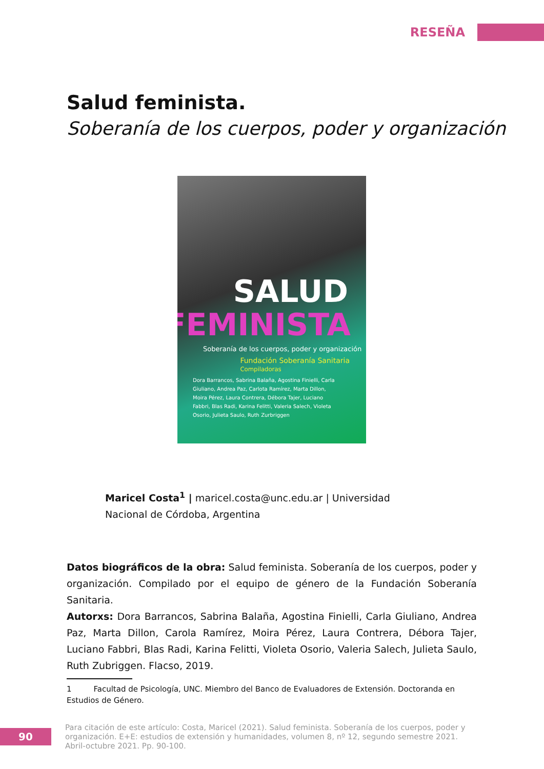RESEÑA
Salud feminista.
Soberanía de los cuerpos, poder y organización
SALUD
FEMINISTA
Soberanía de los cuerpos, poder y organización
Fundación Soberanía Sanitaria
Compiladoras
Dora Barrancos, Sabrina Balaña, Agostina Finielli, Carla Giuliano, Andrea Paz, Carlota Ramírez, Marta Dillon, Moira Pérez, Laura Contrera, Débora Tajer, Luciano Fabbri, Blas Radi, Karina Felitti, Valeria Salech, Violeta Osorio, Julieta Saulo, Ruth Zurbriggen
Maricel Costa<sup>1</sup> | maricel.costa@unc.edu.ar | Universidad Nacional de Córdoba, Argentina
Datos biográficos de la obra: Salud feminista. Soberanía de los cuerpos, poder y organización. Compilado por el equipo de género de la Fundación Soberanía Sanitaria.
Autorxs: Dora Barrancos, Sabrina Balaña, Agostina Finielli, Carla Giuliano, Andrea Paz, Marta Dillon, Carola Ramírez, Moira Pérez, Laura Contrera, Débora Tajer, Luciano Fabbri, Blas Radi, Karina Felitti, Violeta Osorio, Valeria Salech, Julieta Saulo, Ruth Zubriggen. Flacso, 2019.
1 Facultad de Psicología, UNC. Miembro del Banco de Evaluadores de Extensión. Doctoranda en Estudios de Género.
90
Para citación de este artículo: Costa, Maricel (2021). Salud feminista. Soberanía de los cuerpos, poder y organización. E+E: estudios de extensión y humanidades, volumen 8, nº 12, segundo semestre 2021. Abril-octubre 2021. Pp. 90-100.